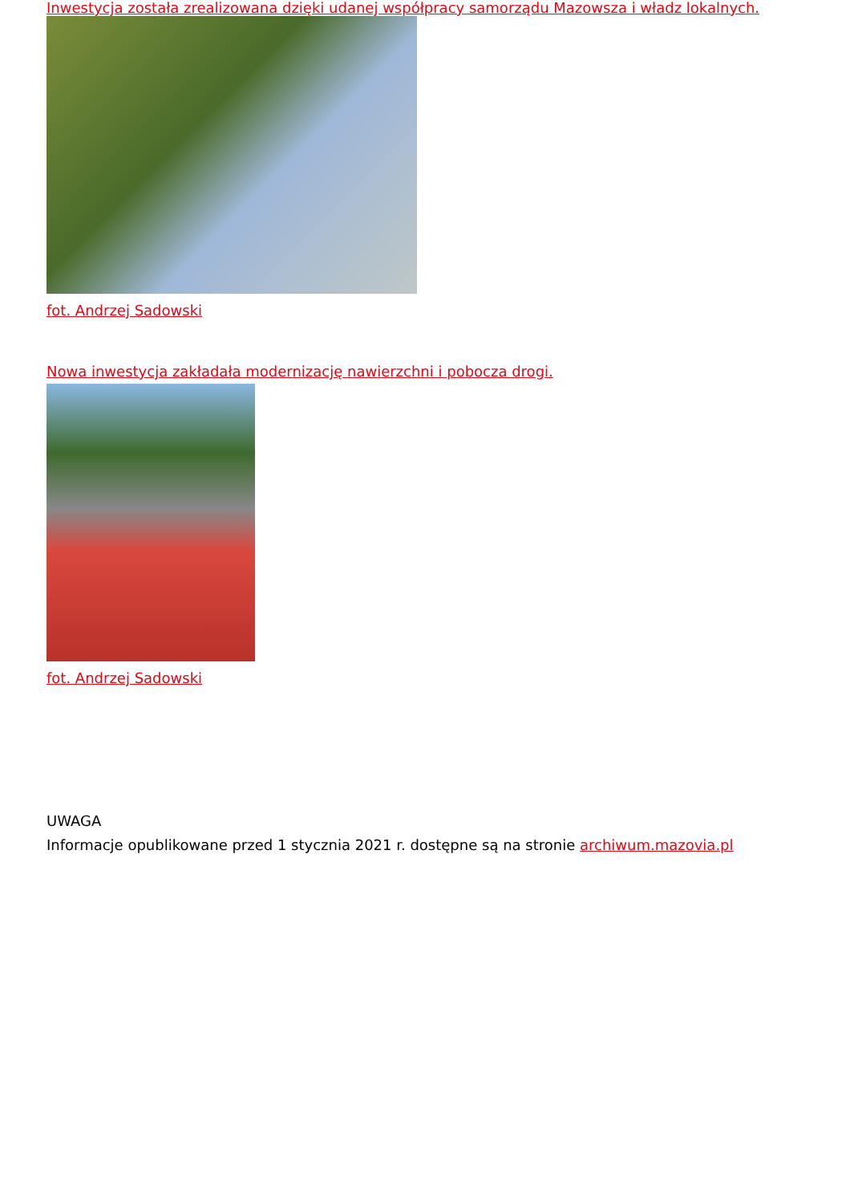Inwestycja została zrealizowana dzięki udanej współpracy samorządu Mazowsza i władz lokalnych.
fot. Andrzej Sadowski
Nowa inwestycja zakładała modernizację nawierzchni i pobocza drogi.
fot. Andrzej Sadowski
UWAGA
Informacje opublikowane przed 1 stycznia 2021 r. dostępne są na stronie archiwum.mazovia.pl